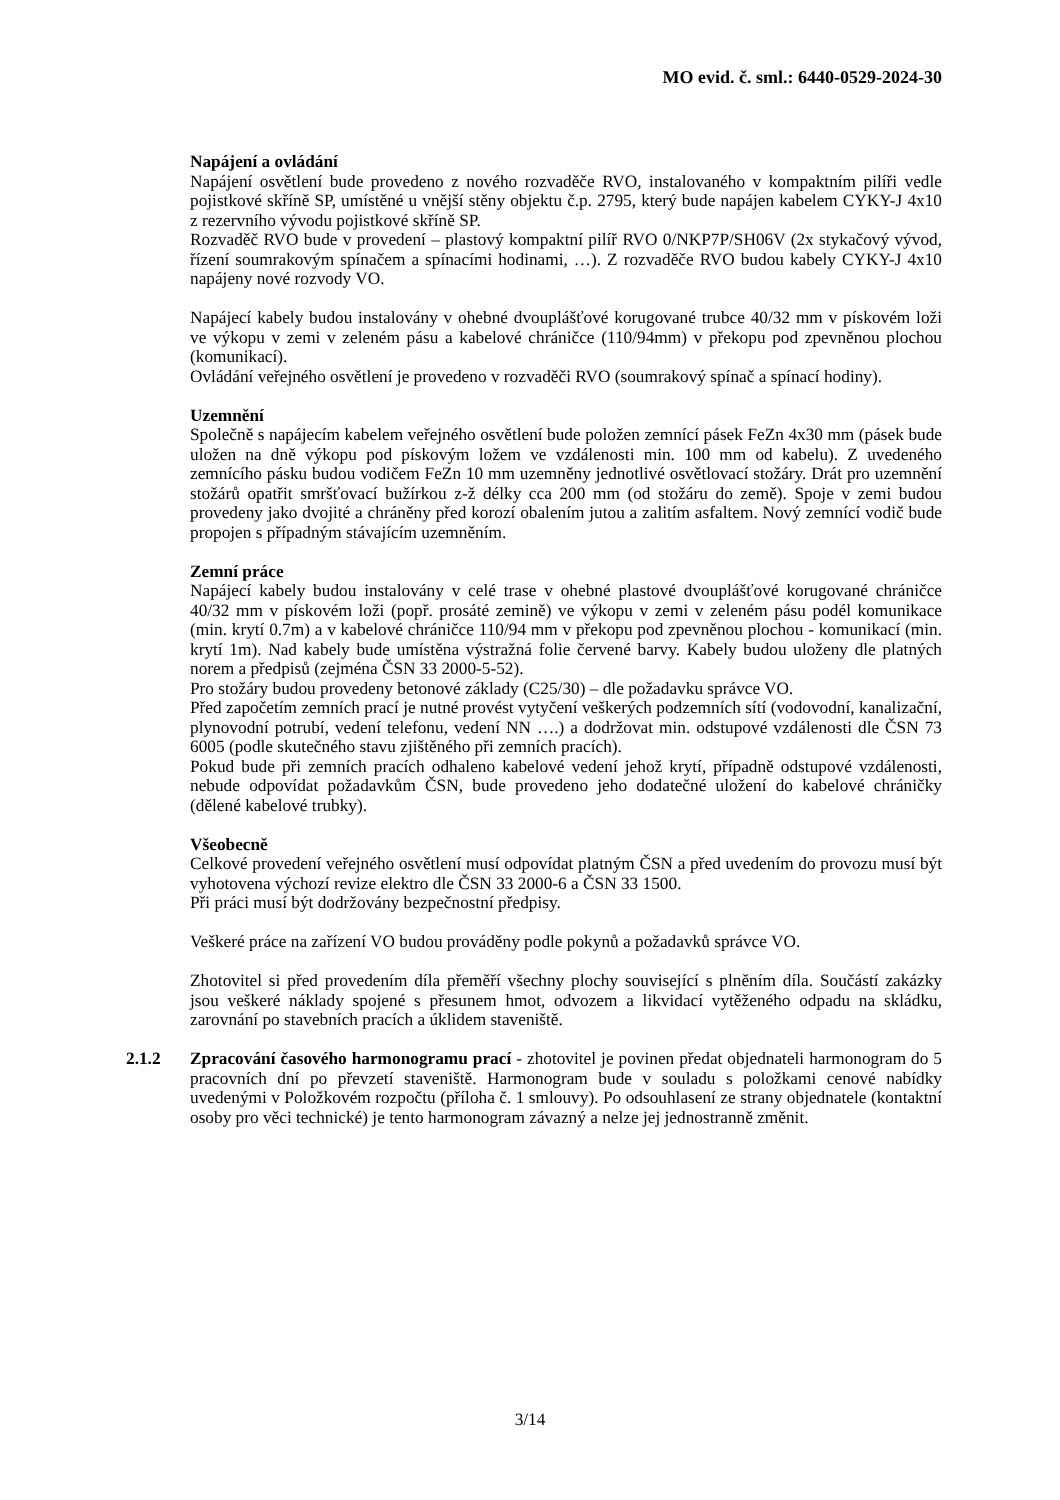MO evid. č. sml.: 6440-0529-2024-30
Napájení a ovládání
Napájení osvětlení bude provedeno z nového rozvaděče RVO, instalovaného v kompaktním pilíři vedle pojistkové skříně SP, umístěné u vnější stěny objektu č.p. 2795, který bude napájen kabelem CYKY-J 4x10 z rezervního vývodu pojistkové skříně SP.
Rozvaděč RVO bude v provedení – plastový kompaktní pilíř RVO 0/NKP7P/SH06V (2x stykačový vývod, řízení soumrakovým spínačem a spínacími hodinami, …). Z rozvaděče RVO budou kabely CYKY-J 4x10 napájeny nové rozvody VO.
Napájecí kabely budou instalovány v ohebné dvouplášťové korugované trubce 40/32 mm v pískovém loži ve výkopu v zemi v zeleném pásu a kabelové chráničce (110/94mm) v překopu pod zpevněnou plochou (komunikací).
Ovládání veřejného osvětlení je provedeno v rozvaděči RVO (soumrakový spínač a spínací hodiny).
Uzemnění
Společně s napájecím kabelem veřejného osvětlení bude položen zemnící pásek FeZn 4x30 mm (pásek bude uložen na dně výkopu pod pískovým ložem ve vzdálenosti min. 100 mm od kabelu). Z uvedeného zemnícího pásku budou vodičem FeZn 10 mm uzemněny jednotlivé osvětlovací stožáry. Drát pro uzemnění stožárů opatřit smršťovací bužírkou z-ž délky cca 200 mm (od stožáru do země). Spoje v zemi budou provedeny jako dvojité a chráněny před korozí obalením jutou a zalitím asfaltem. Nový zemnící vodič bude propojen s případným stávajícím uzemněním.
Zemní práce
Napájecí kabely budou instalovány v celé trase v ohebné plastové dvouplášťové korugované chráničce 40/32 mm v pískovém loži (popř. prosáté zemině) ve výkopu v zemi v zeleném pásu podél komunikace (min. krytí 0.7m) a v kabelové chráničce 110/94 mm v překopu pod zpevněnou plochou - komunikací (min. krytí 1m). Nad kabely bude umístěna výstražná folie červené barvy. Kabely budou uloženy dle platných norem a předpisů (zejména ČSN 33 2000-5-52).
Pro stožáry budou provedeny betonové základy (C25/30) – dle požadavku správce VO.
Před započetím zemních prací je nutné provést vytyčení veškerých podzemních sítí (vodovodní, kanalizační, plynovodní potrubí, vedení telefonu, vedení NN ….) a dodržovat min. odstupové vzdálenosti dle ČSN 73 6005 (podle skutečného stavu zjištěného při zemních pracích).
Pokud bude při zemních pracích odhaleno kabelové vedení jehož krytí, případně odstupové vzdálenosti, nebude odpovídat požadavkům ČSN, bude provedeno jeho dodatečné uložení do kabelové chráničky (dělené kabelové trubky).
Všeobecně
Celkové provedení veřejného osvětlení musí odpovídat platným ČSN a před uvedením do provozu musí být vyhotovena výchozí revize elektro dle ČSN 33 2000-6 a ČSN 33 1500.
Při práci musí být dodržovány bezpečnostní předpisy.
Veškeré práce na zařízení VO budou prováděny podle pokynů a požadavků správce VO.
Zhotovitel si před provedením díla přeměří všechny plochy související s plněním díla. Součástí zakázky jsou veškeré náklady spojené s přesunem hmot, odvozem a likvidací vytěženého odpadu na skládku, zarovnání po stavebních pracích a úklidem staveniště.
2.1.2 Zpracování časového harmonogramu prací - zhotovitel je povinen předat objednateli harmonogram do 5 pracovních dní po převzetí staveniště. Harmonogram bude v souladu s položkami cenové nabídky uvedenými v Položkovém rozpočtu (příloha č. 1 smlouvy). Po odsouhlasení ze strany objednatele (kontaktní osoby pro věci technické) je tento harmonogram závazný a nelze jej jednostranně změnit.
3/14